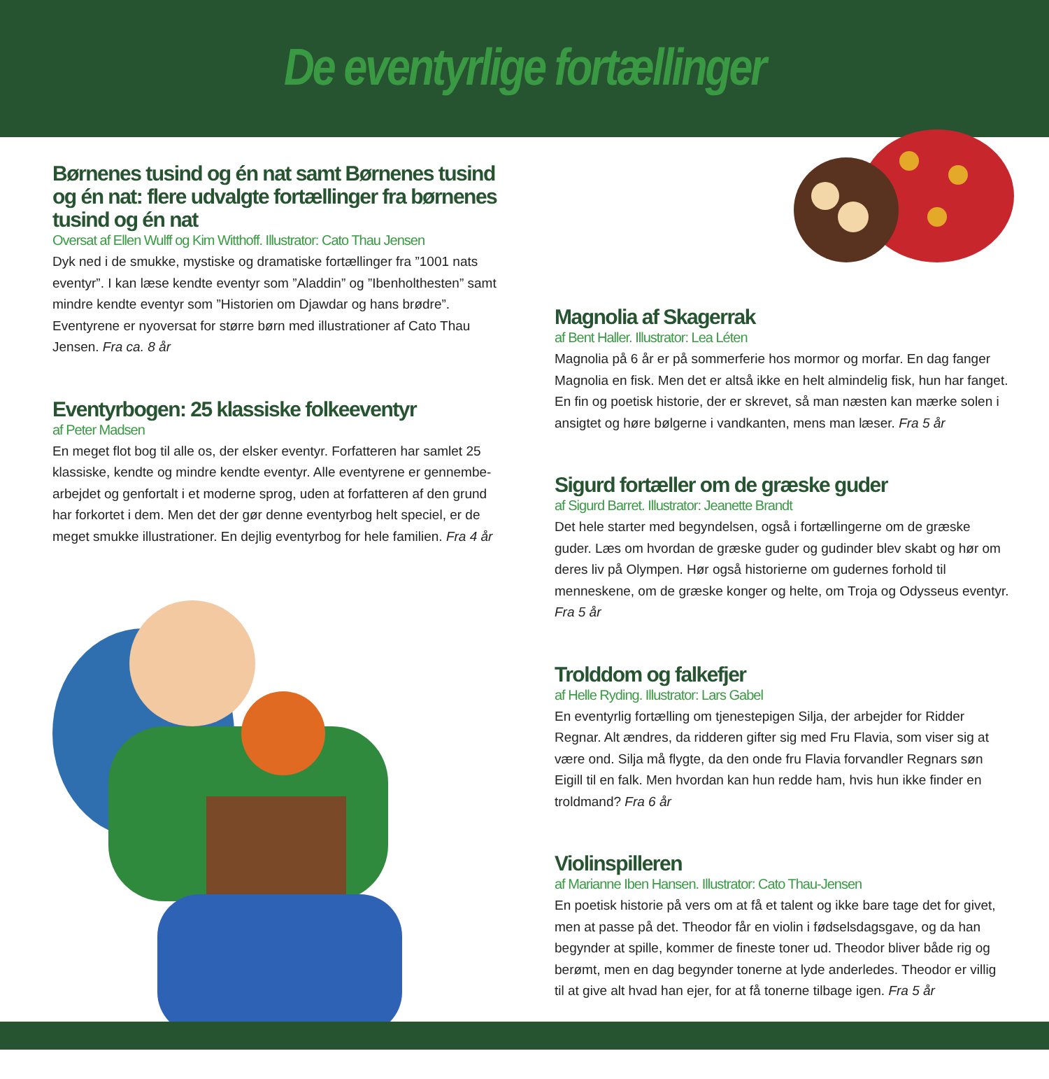De eventyrlige fortællinger
Børnenes tusind og én nat samt Børnenes tusind og én nat: flere udvalgte fortællinger fra børnenes tusind og én nat
Oversat af Ellen Wulff og Kim Witthoff. Illustrator: Cato Thau Jensen
Dyk ned i de smukke, mystiske og dramatiske fortællinger fra ”1001 nats eventyr”. I kan læse kendte eventyr som ”Aladdin” og ”Ibenholthesten” samt mindre kendte eventyr som ”Historien om Djawdar og hans brødre”. Eventyrene er nyoversat for større børn med illustrationer af Cato Thau Jensen. Fra ca. 8 år
Eventyrbogen: 25 klassiske folkeeventyr
af Peter Madsen
En meget flot bog til alle os, der elsker eventyr. Forfatteren har samlet 25 klassiske, kendte og mindre kendte eventyr. Alle eventyrene er gennembe-arbejdet og genfortalt i et moderne sprog, uden at forfatteren af den grund har forkortet i dem. Men det der gør denne eventyrbog helt speciel, er de meget smukke illustrationer. En dejlig eventyrbog for hele familien. Fra 4 år
Magnolia af Skagerrak
af Bent Haller. Illustrator: Lea Léten
Magnolia på 6 år er på sommerferie hos mormor og morfar. En dag fanger Magnolia en fisk. Men det er altså ikke en helt almindelig fisk, hun har fanget. En fin og poetisk historie, der er skrevet, så man næsten kan mærke solen i ansigtet og høre bølgerne i vandkanten, mens man læser. Fra 5 år
Sigurd fortæller om de græske guder
af Sigurd Barret. Illustrator: Jeanette Brandt
Det hele starter med begyndelsen, også i fortællingerne om de græske guder. Læs om hvordan de græske guder og gudinder blev skabt og hør om deres liv på Olympen. Hør også historierne om gudernes forhold til menneskene, om de græske konger og helte, om Troja og Odysseus eventyr. Fra 5 år
Trolddom og falkefjer
af Helle Ryding. Illustrator: Lars Gabel
En eventyrlig fortælling om tjenestepigen Silja, der arbejder for Ridder Regnar. Alt ændres, da ridderen gifter sig med Fru Flavia, som viser sig at være ond. Silja må flygte, da den onde fru Flavia forvandler Regnars søn Eigill til en falk. Men hvordan kan hun redde ham, hvis hun ikke finder en troldmand? Fra 6 år
Violinspilleren
af Marianne Iben Hansen. Illustrator: Cato Thau-Jensen
En poetisk historie på vers om at få et talent og ikke bare tage det for givet, men at passe på det. Theodor får en violin i fødselsdagsgave, og da han begynder at spille, kommer de fineste toner ud. Theodor bliver både rig og berømt, men en dag begynder tonerne at lyde anderledes. Theodor er villig til at give alt hvad han ejer, for at få tonerne tilbage igen. Fra 5 år